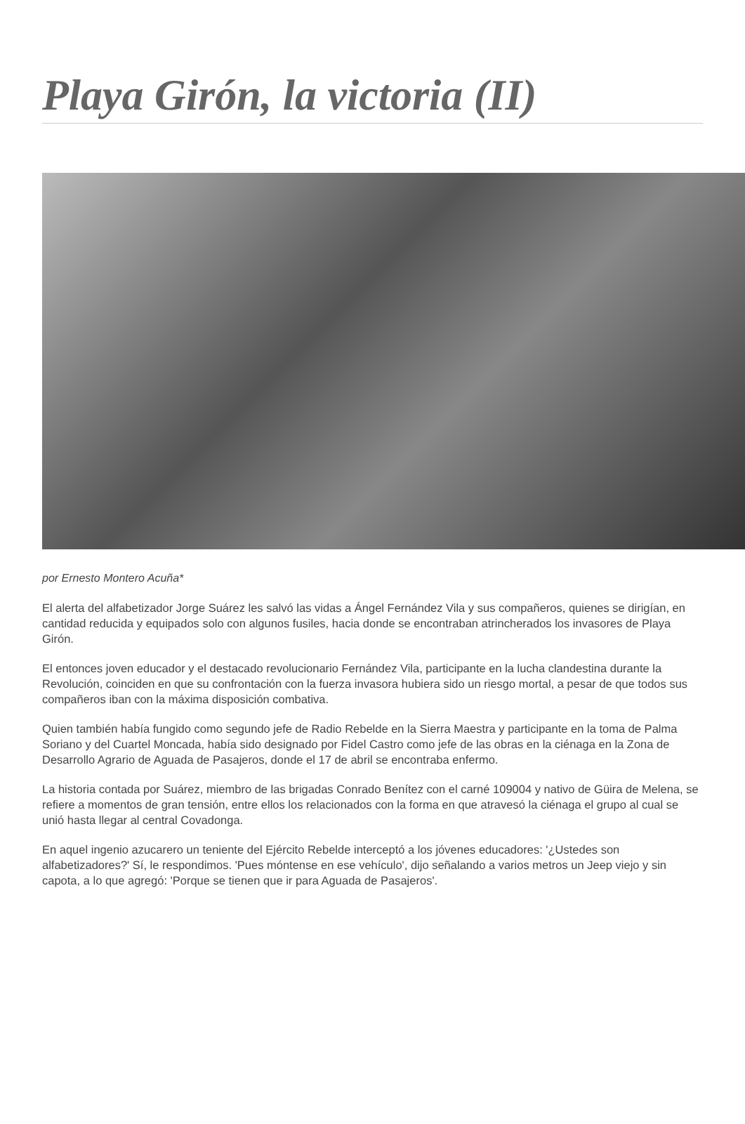Playa Girón, la victoria (II)
por Ernesto Montero Acuña*
El alerta del alfabetizador Jorge Suárez les salvó las vidas a Ángel Fernández Vila y sus compañeros, quienes se dirigían, en cantidad reducida y equipados solo con algunos fusiles, hacia donde se encontraban atrincherados los invasores de Playa Girón.
El entonces joven educador y el destacado revolucionario Fernández Vila, participante en la lucha clandestina durante la Revolución, coinciden en que su confrontación con la fuerza invasora hubiera sido un riesgo mortal, a pesar de que todos sus compañeros iban con la máxima disposición combativa.
Quien también había fungido como segundo jefe de Radio Rebelde en la Sierra Maestra y participante en la toma de Palma Soriano y del Cuartel Moncada, había sido designado por Fidel Castro como jefe de las obras en la ciénaga en la Zona de Desarrollo Agrario de Aguada de Pasajeros, donde el 17 de abril se encontraba enfermo.
La historia contada por Suárez, miembro de las brigadas Conrado Benítez con el carné 109004 y nativo de Güira de Melena, se refiere a momentos de gran tensión, entre ellos los relacionados con la forma en que atravesó la ciénaga el grupo al cual se unió hasta llegar al central Covadonga.
En aquel ingenio azucarero un teniente del Ejército Rebelde interceptó a los jóvenes educadores: '¿Ustedes son alfabetizadores?' Sí, le respondimos. 'Pues móntense en ese vehículo', dijo señalando a varios metros un Jeep viejo y sin capota, a lo que agregó: 'Porque se tienen que ir para Aguada de Pasajeros'.